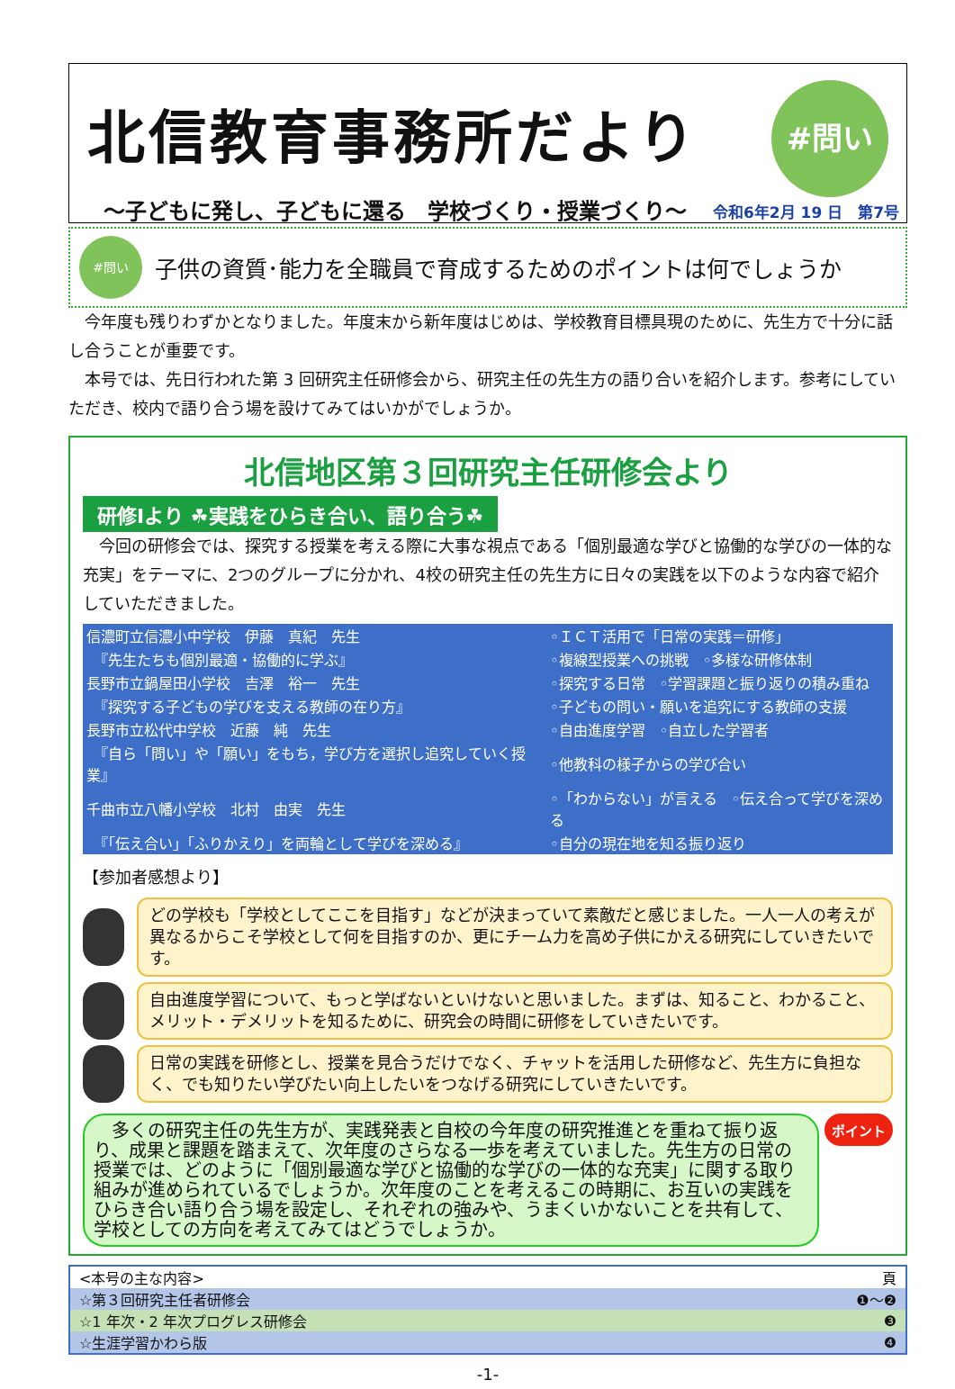北信教育事務所だより
～子どもに発し、子どもに還る　学校づくり・授業づくり～
#問い
令和6年2月 19 日　第7号
#問い
子供の資質･能力を全職員で育成するためのポイントは何でしょうか
　今年度も残りわずかとなりました。年度末から新年度はじめは、学校教育目標具現のために、先生方で十分に話し合うことが重要です。
　本号では、先日行われた第 3 回研究主任研修会から、研究主任の先生方の語り合いを紹介します。参考にしていただき、校内で語り合う場を設けてみてはいかがでしょうか。
北信地区第３回研究主任研修会より
研修Ⅰより ☘実践をひらき合い、語り合う☘
　今回の研修会では、探究する授業を考える際に大事な視点である「個別最適な学びと協働的な学びの一体的な充実」をテーマに、2つのグループに分かれ、4校の研究主任の先生方に日々の実践を以下のような内容で紹介していただきました。
| 信濃町立信濃小中学校 伊藤 真紀 先生 | ◦ＩＣＴ活用で「日常の実践＝研修」 |
| 『先生たちも個別最適・協働的に学ぶ』 | ◦複線型授業への挑戦 ◦多様な研修体制 |
| 長野市立鍋屋田小学校 吉澤 裕一 先生 | ◦探究する日常 ◦学習課題と振り返りの積み重ね |
| 『探究する子どもの学びを支える教師の在り方』 | ◦子どもの問い・願いを追究にする教師の支援 |
| 長野市立松代中学校 近藤 純 先生 | ◦自由進度学習 ◦自立した学習者 |
| 『自ら「問い」や「願い」をもち，学び方を選択し追究していく授業』 | ◦他教科の様子からの学び合い |
| 千曲市立八幡小学校 北村 由実 先生 | ◦「わからない」が言える ◦伝え合って学びを深める |
| 『「伝え合い」「ふりかえり」を両輪として学びを深める』 | ◦自分の現在地を知る振り返り |
【参加者感想より】
どの学校も「学校としてここを目指す」などが決まっていて素敵だと感じました。一人一人の考えが異なるからこそ学校として何を目指すのか、更にチーム力を高め子供にかえる研究にしていきたいです。
自由進度学習について、もっと学ばないといけないと思いました。まずは、知ること、わかること、メリット・デメリットを知るために、研究会の時間に研修をしていきたいです。
日常の実践を研修とし、授業を見合うだけでなく、チャットを活用した研修など、先生方に負担なく、でも知りたい学びたい向上したいをつなげる研究にしていきたいです。
　多くの研究主任の先生方が、実践発表と自校の今年度の研究推進とを重ねて振り返り、成果と課題を踏まえて、次年度のさらなる一歩を考えていました。先生方の日常の授業では、どのように「個別最適な学びと協働的な学びの一体的な充実」に関する取り組みが進められているでしょうか。次年度のことを考えるこの時期に、お互いの実践をひらき合い語り合う場を設定し、それぞれの強みや、うまくいかないことを共有して、学校としての方向を考えてみてはどうでしょうか。
ポイント
| <本号の主な内容> | 頁 |
| ☆第３回研究主任者研修会 | ❶～❷ |
| ☆1 年次・2 年次プログレス研修会 | ❸ |
| ☆生涯学習かわら版 | ❹ |
-1-